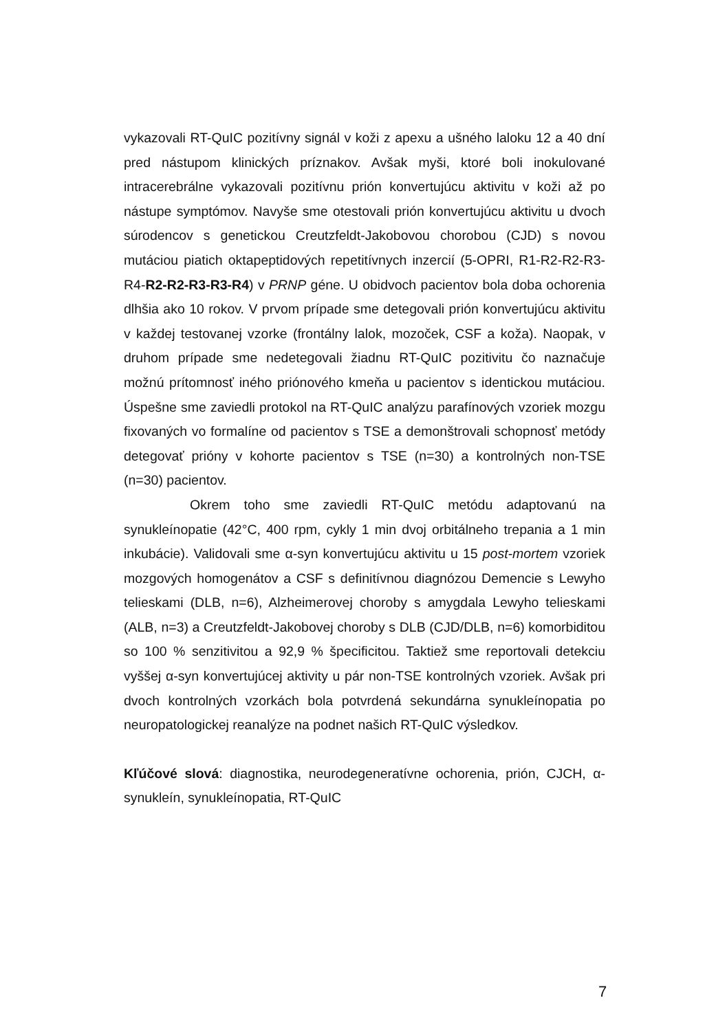vykazovali RT-QuIC pozitívny signál v koži z apexu a ušného laloku 12 a 40 dní pred nástupom klinických príznakov. Avšak myši, ktoré boli inokulované intracerebrálne vykazovali pozitívnu prión konvertujúcu aktivitu v koži až po nástupe symptómov. Navyše sme otestovali prión konvertujúcu aktivitu u dvoch súrodencov s genetickou Creutzfeldt-Jakobovou chorobou (CJD) s novou mutáciou piatich oktapeptidových repetitívnych inzercií (5-OPRI, R1-R2-R2-R3-R4-R2-R2-R3-R3-R4) v PRNP géne. U obidvoch pacientov bola doba ochorenia dlhšia ako 10 rokov. V prvom prípade sme detegovali prión konvertujúcu aktivitu v každej testovanej vzorke (frontálny lalok, mozoček, CSF a koža). Naopak, v druhom prípade sme nedetegovali žiadnu RT-QuIC pozitivitu čo naznačuje možnú prítomnosť iného priónového kmeňa u pacientov s identickou mutáciou. Úspešne sme zaviedli protokol na RT-QuIC analýzu parafínových vzoriek mozgu fixovaných vo formalíne od pacientov s TSE a demonštrovali schopnosť metódy detegovať prióny v kohorte pacientov s TSE (n=30) a kontrolných non-TSE (n=30) pacientov.
Okrem toho sme zaviedli RT-QuIC metódu adaptovanú na synukleínopatie (42°C, 400 rpm, cykly 1 min dvoj orbitálneho trepania a 1 min inkubácie). Validovali sme α-syn konvertujúcu aktivitu u 15 post-mortem vzoriek mozgových homogenátov a CSF s definitívnou diagnózou Demencie s Lewyho telieskami (DLB, n=6), Alzheimerovej choroby s amygdala Lewyho telieskami (ALB, n=3) a Creutzfeldt-Jakobovej choroby s DLB (CJD/DLB, n=6) komorbiditou so 100 % senzitivitou a 92,9 % špecificitou. Taktiež sme reportovali detekciu vyššej α-syn konvertujúcej aktivity u pár non-TSE kontrolných vzoriek. Avšak pri dvoch kontrolných vzorkách bola potvrdená sekundárna synukleínopatia po neuropatologickej reanalýze na podnet našich RT-QuIC výsledkov.
Kľúčové slová: diagnostika, neurodegeneratívne ochorenia, prión, CJCH, α-synukleín, synukleínopatia, RT-QuIC
7